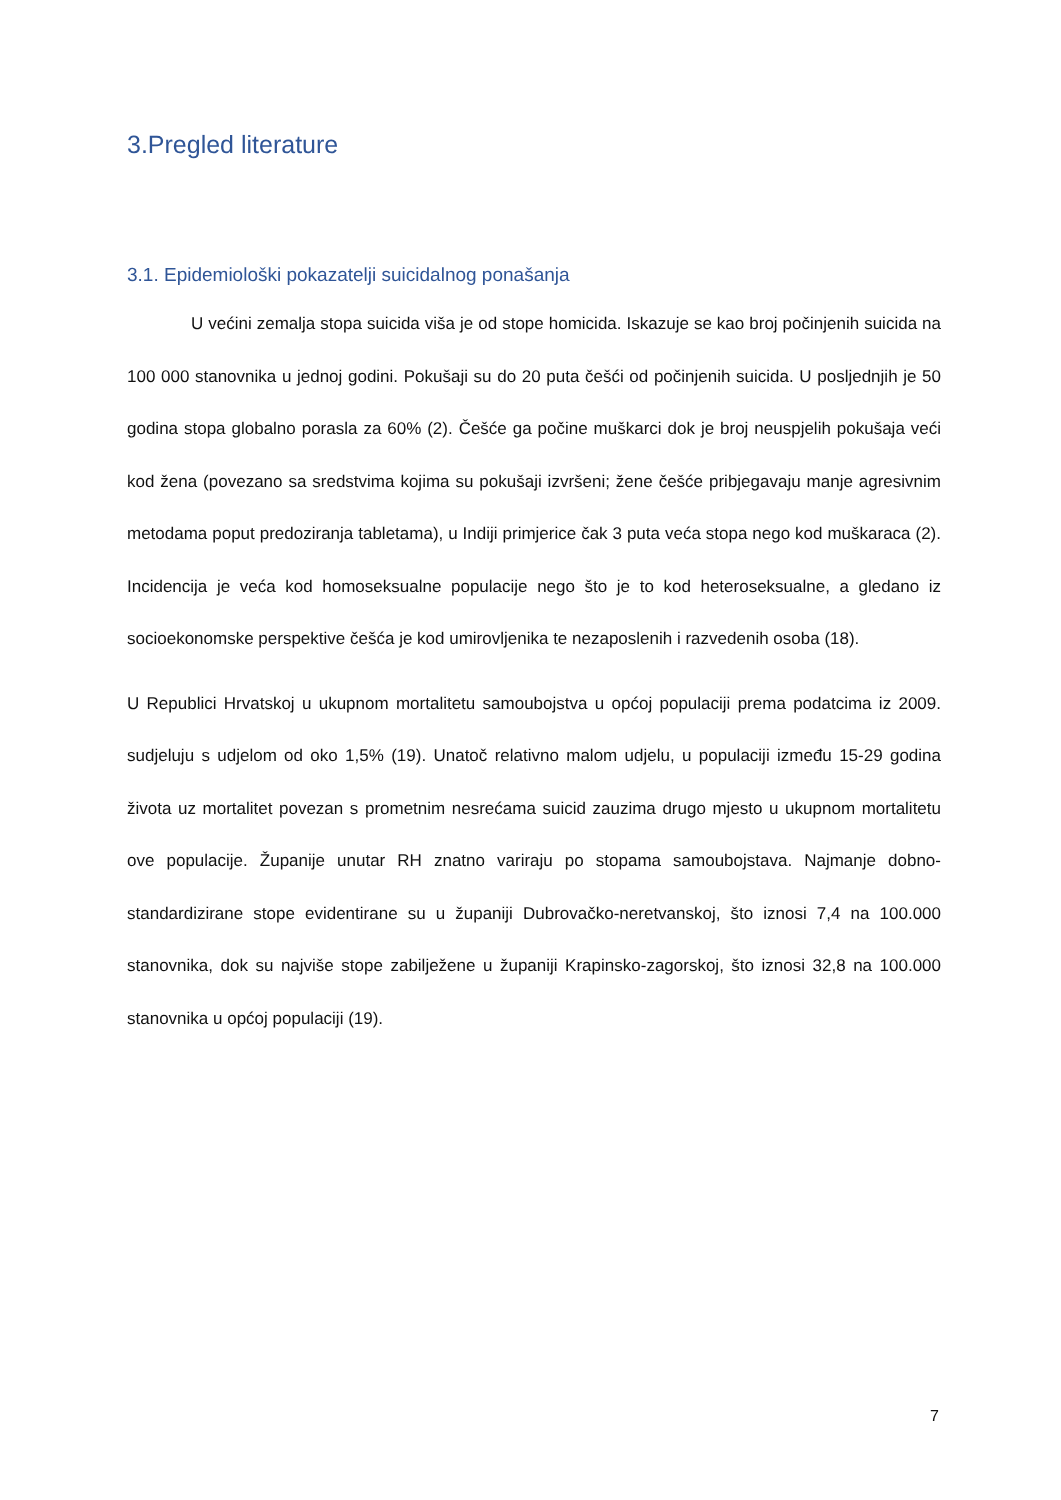3.Pregled literature
3.1. Epidemiološki pokazatelji suicidalnog ponašanja
U većini zemalja stopa suicida viša je od stope homicida. Iskazuje se kao broj počinjenih suicida na 100 000 stanovnika u jednoj godini. Pokušaji su do 20 puta češći od počinjenih suicida. U posljednjih je 50 godina stopa globalno porasla za 60% (2). Češće ga počine muškarci dok je broj neuspjelih pokušaja veći kod žena (povezano sa sredstvima kojima su pokušaji izvršeni; žene češće pribjegavaju manje agresivnim metodama poput predoziranja tabletama), u Indiji primjerice čak 3 puta veća stopa nego kod muškaraca (2). Incidencija je veća kod homoseksualne populacije nego što je to kod heteroseksualne, a gledano iz socioekonomske perspektive češća je kod umirovljenika te nezaposlenih i razvedenih osoba (18).
U Republici Hrvatskoj u ukupnom mortalitetu samoubojstva u općoj populaciji prema podatcima iz 2009. sudjeluju s udjelom od oko 1,5% (19). Unatoč relativno malom udjelu, u populaciji između 15-29 godina života uz mortalitet povezan s prometnim nesrećama suicid zauzima drugo mjesto u ukupnom mortalitetu ove populacije. Županije unutar RH znatno variraju po stopama samoubojstava. Najmanje dobno-standardizirane stope evidentirane su u županiji Dubrovačko-neretvanskoj, što iznosi 7,4 na 100.000 stanovnika, dok su najviše stope zabilježene u županiji Krapinsko-zagorskoj, što iznosi 32,8 na 100.000 stanovnika u općoj populaciji (19).
7